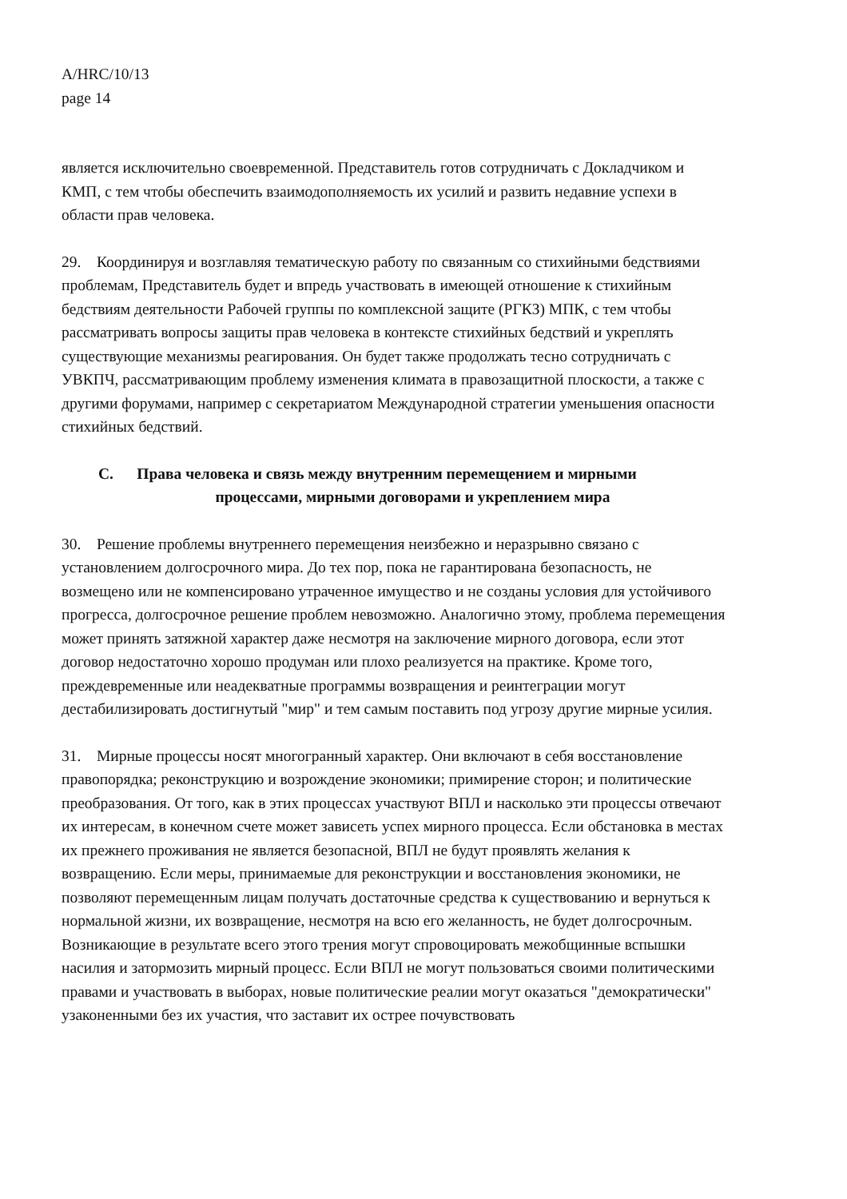A/HRC/10/13
page 14
является исключительно своевременной. Представитель готов сотрудничать с Докладчиком и КМП, с тем чтобы обеспечить взаимодополняемость их усилий и развить недавние успехи в области прав человека.
29. Координируя и возглавляя тематическую работу по связанным со стихийными бедствиями проблемам, Представитель будет и впредь участвовать в имеющей отношение к стихийным бедствиям деятельности Рабочей группы по комплексной защите (РГКЗ) МПК, с тем чтобы рассматривать вопросы защиты прав человека в контексте стихийных бедствий и укреплять существующие механизмы реагирования. Он будет также продолжать тесно сотрудничать с УВКПЧ, рассматривающим проблему изменения климата в правозащитной плоскости, а также с другими форумами, например с секретариатом Международной стратегии уменьшения опасности стихийных бедствий.
C. Права человека и связь между внутренним перемещением и мирными
процессами, мирными договорами и укреплением мира
30. Решение проблемы внутреннего перемещения неизбежно и неразрывно связано с установлением долгосрочного мира. До тех пор, пока не гарантирована безопасность, не возмещено или не компенсировано утраченное имущество и не созданы условия для устойчивого прогресса, долгосрочное решение проблем невозможно. Аналогично этому, проблема перемещения может принять затяжной характер даже несмотря на заключение мирного договора, если этот договор недостаточно хорошо продуман или плохо реализуется на практике. Кроме того, преждевременные или неадекватные программы возвращения и реинтеграции могут дестабилизировать достигнутый "мир" и тем самым поставить под угрозу другие мирные усилия.
31. Мирные процессы носят многогранный характер. Они включают в себя восстановление правопорядка; реконструкцию и возрождение экономики; примирение сторон; и политические преобразования. От того, как в этих процессах участвуют ВПЛ и насколько эти процессы отвечают их интересам, в конечном счете может зависеть успех мирного процесса. Если обстановка в местах их прежнего проживания не является безопасной, ВПЛ не будут проявлять желания к возвращению. Если меры, принимаемые для реконструкции и восстановления экономики, не позволяют перемещенным лицам получать достаточные средства к существованию и вернуться к нормальной жизни, их возвращение, несмотря на всю его желанность, не будет долгосрочным. Возникающие в результате всего этого трения могут спровоцировать межобщинные вспышки насилия и затормозить мирный процесс. Если ВПЛ не могут пользоваться своими политическими правами и участвовать в выборах, новые политические реалии могут оказаться "демократически" узаконенными без их участия, что заставит их острее почувствовать